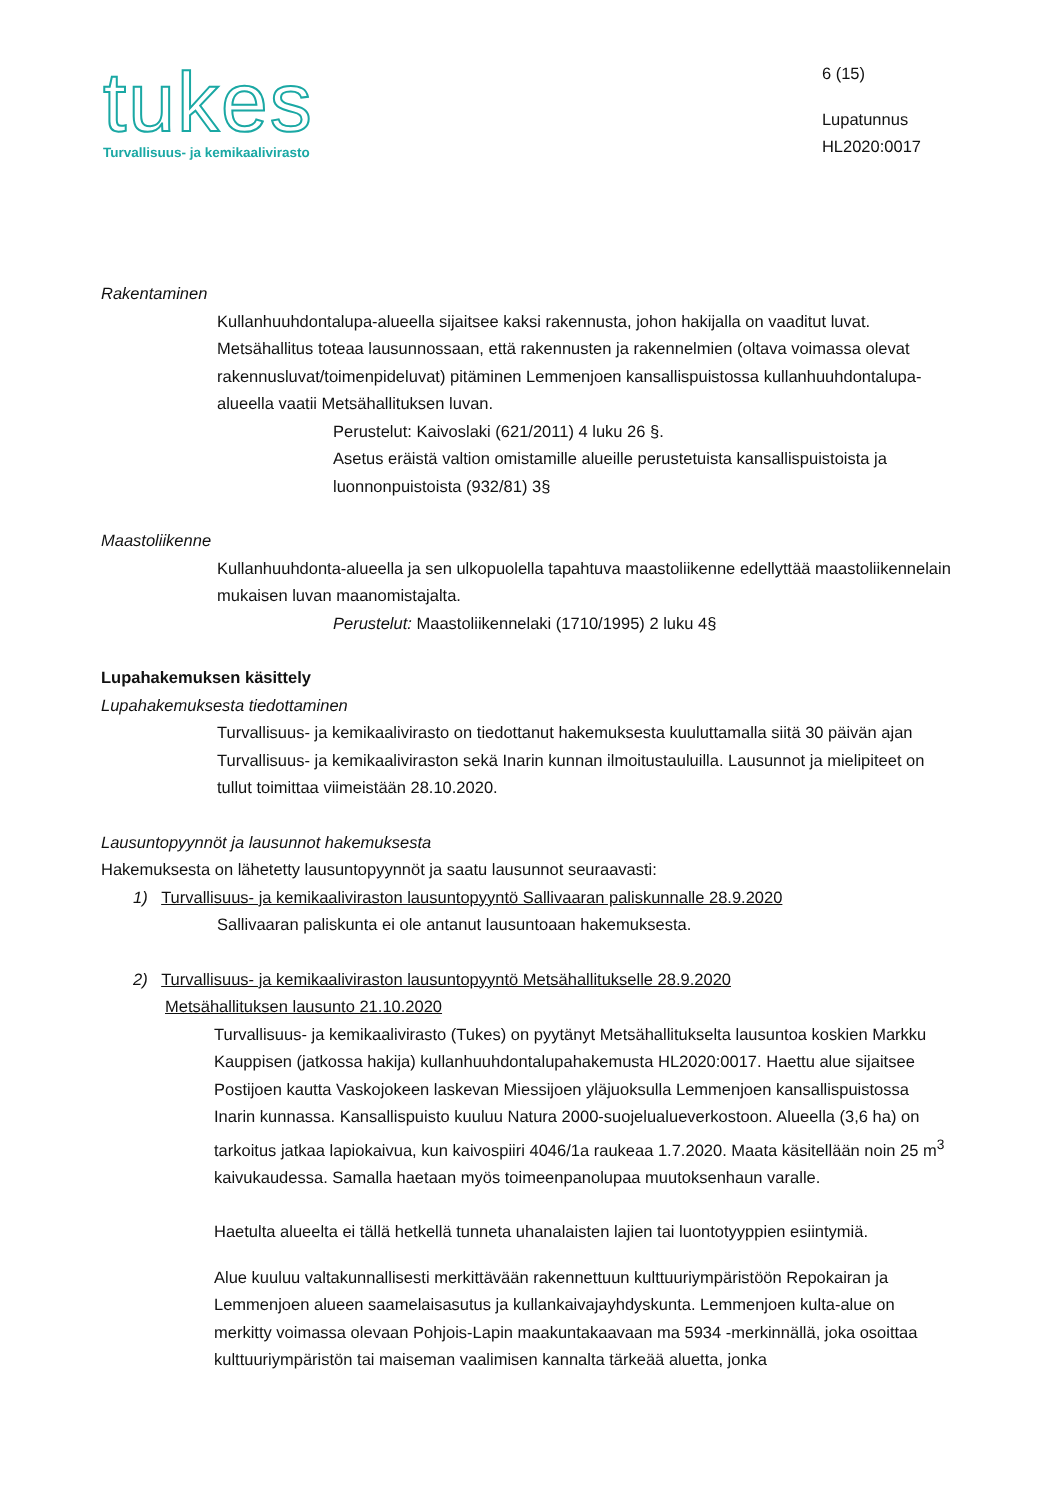tukes
Turvallisuus- ja kemikaalivirasto
6 (15)
Lupatunnus
HL2020:0017
Rakentaminen
Kullanhuuhdontalupa-alueella sijaitsee kaksi rakennusta, johon hakijalla on vaaditut luvat. Metsähallitus toteaa lausunnossaan, että rakennusten ja rakennelmien (oltava voimassa olevat rakennusluvat/toimenpideluvat) pitäminen Lemmenjoen kansallispuistossa kullanhuuhdontalupa-alueella vaatii Metsähallituksen luvan.
Perustelut: Kaivoslaki (621/2011) 4 luku 26 §.
Asetus eräistä valtion omistamille alueille perustetuista kansallispuistoista ja luonnonpuistoista (932/81) 3§
Maastoliikenne
Kullanhuuhdonta-alueella ja sen ulkopuolella tapahtuva maastoliikenne edellyttää maastoliikennelain mukaisen luvan maanomistajalta.
Perustelut: Maastoliikennelaki (1710/1995) 2 luku 4§
Lupahakemuksen käsittely
Lupahakemuksesta tiedottaminen
Turvallisuus- ja kemikaalivirasto on tiedottanut hakemuksesta kuuluttamalla siitä 30 päivän ajan Turvallisuus- ja kemikaaliviraston sekä Inarin kunnan ilmoitustauluilla. Lausunnot ja mielipiteet on tullut toimittaa viimeistään 28.10.2020.
Lausuntopyynnöt ja lausunnot hakemuksesta
Hakemuksesta on lähetetty lausuntopyynnöt ja saatu lausunnot seuraavasti:
1) Turvallisuus- ja kemikaaliviraston lausuntopyyntö Sallivaaran paliskunnalle 28.9.2020
Sallivaaran paliskunta ei ole antanut lausuntoaan hakemuksesta.
2) Turvallisuus- ja kemikaaliviraston lausuntopyyntö Metsähallitukselle 28.9.2020
Metsähallituksen lausunto 21.10.2020
Turvallisuus- ja kemikaalivirasto (Tukes) on pyytänyt Metsähallitukselta lausuntoa koskien Markku Kauppisen (jatkossa hakija) kullanhuuhdontalupahakemusta HL2020:0017. Haettu alue sijaitsee Postijoen kautta Vaskojokeen laskevan Miessijoen yläjuoksulla Lemmenjoen kansallispuistossa Inarin kunnassa. Kansallispuisto kuuluu Natura 2000-suojelualueverkostoon. Alueella (3,6 ha) on tarkoitus jatkaa lapiokaivua, kun kaivospiiri 4046/1a raukeaa 1.7.2020. Maata käsitellään noin 25 m<sup>3</sup> kaivukaudessa. Samalla haetaan myös toimeenpanolupaa muutoksenhaun varalle.
Haetulta alueelta ei tällä hetkellä tunneta uhanalaisten lajien tai luontotyyppien esiintymiä.
Alue kuuluu valtakunnallisesti merkittävään rakennettuun kulttuuriympäristöön Repokairan ja Lemmenjoen alueen saamelaisasutus ja kullankaivajayhdyskunta. Lemmenjoen kulta-alue on merkitty voimassa olevaan Pohjois-Lapin maakuntakaavaan ma 5934 -merkinnällä, joka osoittaa kulttuuriympäristön tai maiseman vaalimisen kannalta tärkeää aluetta, jonka